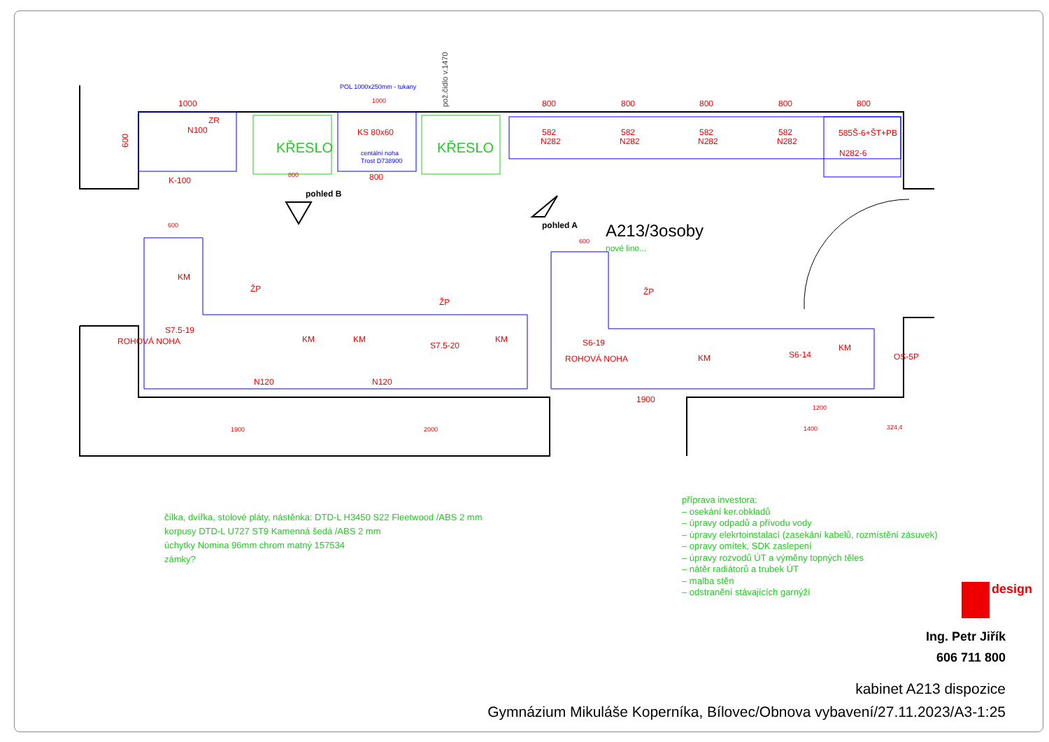1000
600
ZR
N100
K-100
KS 80x60
800
800
800
800
800
800
800
582
N282
582
N282
582
N282
582
N282
585Š-6+ŠT+PB
N282-6
600
KM
ŽP
ŽP
ŽP
S7.5-19
ROHOVÁ NOHA
KM
KM
KM
S7.5-20
N120
N120
600
S6-19
ROHOVÁ NOHA
KM
S6-14
KM
OS-5P
1900
1200
1400
324,4
1900
2000
1000
KŘESLO
KŘESLO
nové lino...
POL 1000x250mm - tukany
centální noha
Trost D738900
pož.čidlo v.1470
pohled B
pohled A
A213/3osoby
čílka, dvířka, stolové pláty, nástěnka: DTD-L H3450 S22 Fleetwood /ABS 2 mm
korpusy DTD-L U727 ST9 Kamenná šedá /ABS 2 mm
úchytky Nomina 96mm chrom matný 157534
zámky?
příprava investora:
– osekání ker.obkladů
– úpravy odpadů a přívodu vody
– úpravy elekrtoinstalací (zasekání kabelů, rozmístění zásuvek)
– opravy omítek, SDK zaslepení
– úpravy rozvodů ÚT a výměny topných těles
– nátěr radiátorů a trubek ÚT
– malba stěn
– odstranění stávajících garnýží
design
Ing. Petr Jiřík
606 711 800
kabinet A213 dispozice
Gymnázium Mikuláše Koperníka, Bílovec/Obnova vybavení/27.11.2023/A3-1:25